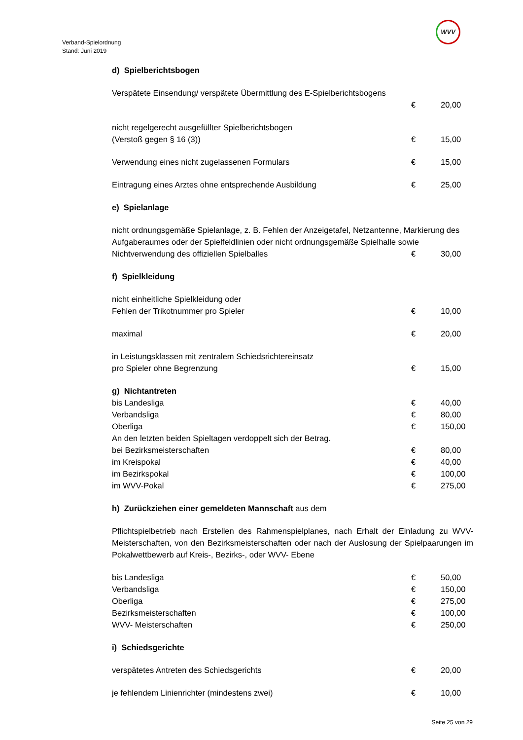Verband-Spielordnung
Stand: Juni 2019
WVV
d) Spielberichtsbogen
Verspätete Einsendung/ verspätete Übermittlung des E-Spielberichtsbogens
€ 20,00
nicht regelgerecht ausgefüllter Spielberichtsbogen
(Verstoß gegen § 16 (3)) € 15,00
Verwendung eines nicht zugelassenen Formulars € 15,00
Eintragung eines Arztes ohne entsprechende Ausbildung € 25,00
e) Spielanlage
nicht ordnungsgemäße Spielanlage, z. B. Fehlen der Anzeigetafel, Netzantenne, Markierung des Aufgaberaumes oder der Spielfeldlinien oder nicht ordnungsgemäße Spielhalle sowie
Nichtverwendung des offiziellen Spielballes € 30,00
f) Spielkleidung
nicht einheitliche Spielkleidung oder
Fehlen der Trikotnummer pro Spieler € 10,00
maximal € 20,00
in Leistungsklassen mit zentralem Schiedsrichtereinsatz
pro Spieler ohne Begrenzung € 15,00
g) Nichtantreten
bis Landesliga € 40,00
Verbandsliga € 80,00
Oberliga € 150,00
An den letzten beiden Spieltagen verdoppelt sich der Betrag.
bei Bezirksmeisterschaften € 80,00
im Kreispokal € 40,00
im Bezirkspokal € 100,00
im WVV-Pokal € 275,00
h) Zurückziehen einer gemeldeten Mannschaft aus dem
Pflichtspielbetrieb nach Erstellen des Rahmenspielplanes, nach Erhalt der Einladung zu WVV-Meisterschaften, von den Bezirksmeisterschaften oder nach der Auslosung der Spielpaarungen im Pokalwettbewerb auf Kreis-, Bezirks-, oder WVV- Ebene
bis Landesliga € 50,00
Verbandsliga € 150,00
Oberliga € 275,00
Bezirksmeisterschaften € 100,00
WVV- Meisterschaften € 250,00
i) Schiedsgerichte
verspätetes Antreten des Schiedsgerichts € 20,00
je fehlendem Linienrichter (mindestens zwei) € 10,00
Seite 25 von 29